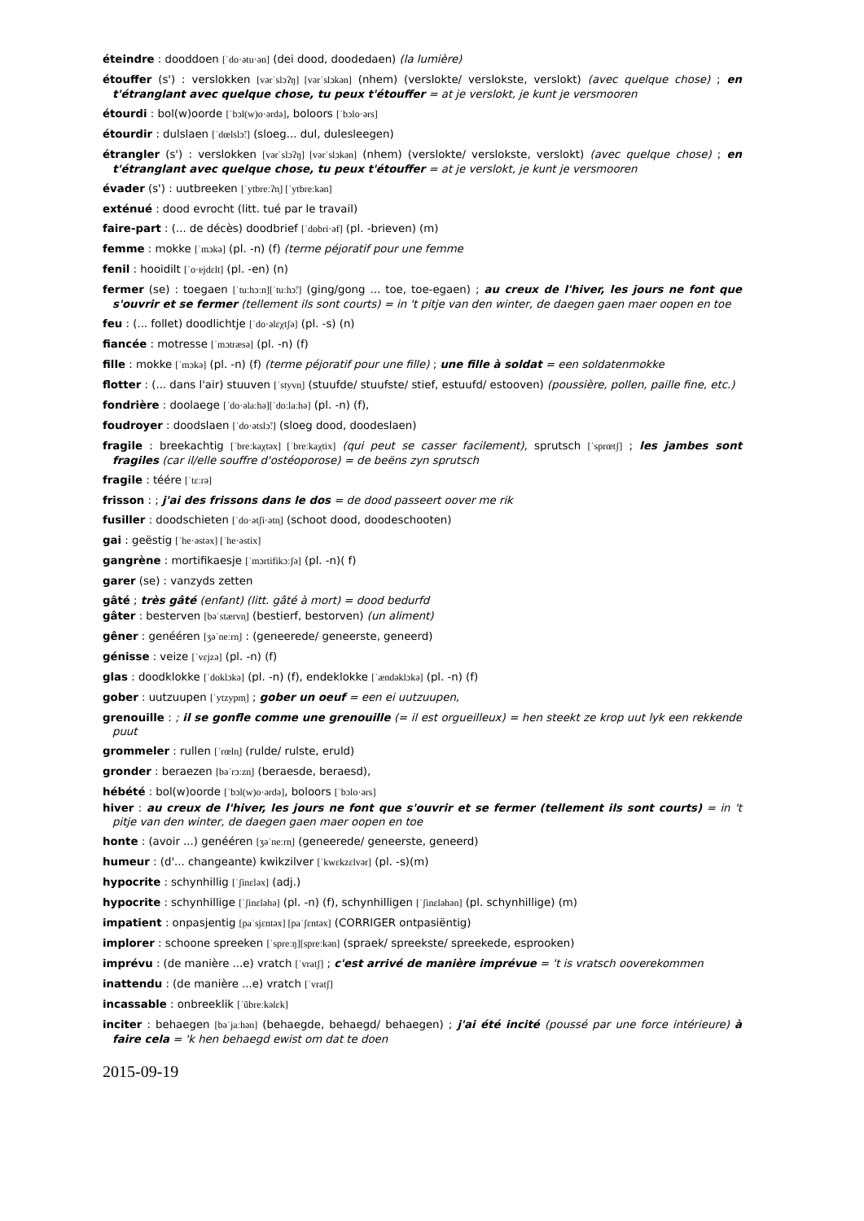éteindre : dooddoen [ˈdo·ətu·ən] (dei dood, doodedaen) (la lumière)
étouffer (s') : verslokken [vərˈslɔʔŋ] [vərˈslɔkən] (nhem) (verslokte/ verslokste, verslokt) (avec quelque chose) ; en t'étranglant avec quelque chose, tu peux t'étouffer = at je verslokt, je kunt je versmooren
étourdi : bol(w)oorde [ˈbɔl(w)o·ərdə], boloors [ˈbɔlo·ərs]
étourdir : dulslaen [ˈdœlslɔ̃ː] (sloeg... dul, dulesleegen)
étrangler (s') : verslokken [vərˈslɔʔŋ] [vərˈslɔkən] (nhem) (verslokte/ verslokste, verslokt) (avec quelque chose) ; en t'étranglant avec quelque chose, tu peux t'étouffer = at je verslokt, je kunt je versmooren
évader (s') : uutbreeken [ˈytbreːʔn̩] [ˈytbreːkən]
exténué : dood evrocht (litt. tué par le travail)
faire-part : (... de décès) doodbrief [ˈdobri·əf] (pl. -brieven) (m)
femme : mokke [ˈmɔkə] (pl. -n) (f) (terme péjoratif pour une femme
fenil : hooidilt [ˈo·ɐjdɛlt] (pl. -en) (n)
fermer (se) : toegaen [ˈtuːhɔːn][ˈtuːhɔ̃ː] (ging/gong ... toe, toe-egaen) ; au creux de l'hiver, les jours ne font que s'ouvrir et se fermer (tellement ils sont courts) = in 't pitje van den winter, de daegen gaen maer oopen en toe
feu : (... follet) doodlichtje [ˈdo·əlɛχtʃə] (pl. -s) (n)
fiancée : motresse [ˈmɔtræsə] (pl. -n) (f)
fille : mokke [ˈmɔkə] (pl. -n) (f) (terme péjoratif pour une fille) ; une fille à soldat = een soldatenmokke
flotter : (... dans l'air) stuuven [ˈstyvn̩] (stuufde/ stuufste/ stief, estuufd/ estooven) (poussière, pollen, paille fine, etc.)
fondrière : doolaege [ˈdo·əlaːhə][ˈdoːlaːhə] (pl. -n) (f),
foudroyer : doodslaen [ˈdo·ətslɔ̃ː] (sloeg dood, doodeslaen)
fragile : breekachtig [ˈbreːkaχtəx] [ˈbreːkaχtix] (qui peut se casser facilement), sprutsch [ˈsprœtʃ] ; les jambes sont fragiles (car il/elle souffre d'ostéoporose) = de beëns zyn sprutsch
fragile : téére [ˈtɛːrə]
frisson : ; j'ai des frissons dans le dos = de dood passeert oover me rik
fusiller : doodschieten [ˈdo·ətʃi·ətn̩] (schoot dood, doodeschooten)
gai : geëstig [ˈhe·əstəx] [ˈhe·əstix]
gangrène : mortifikaesje [ˈmɔrtifikɔːʃə] (pl. -n)( f)
garer (se) : vanzyds zetten
gâté ; très gâté (enfant) (litt. gâté à mort) = dood bedurfd
gâter : besterven [bəˈstærvn̩] (bestierf, bestorven) (un aliment)
gêner : genééren [ʒəˈneːrn̩] : (geneerede/ geneerste, geneerd)
génisse : veize [ˈvɛjzə] (pl. -n) (f)
glas : doodklokke [ˈdoklɔkə] (pl. -n) (f), endeklokke [ˈændəklɔkə] (pl. -n) (f)
gober : uutzuupen [ˈytzypm̩] ; gober un oeuf = een ei uutzuupen,
grenouille : ; il se gonfle comme une grenouille (= il est orgueilleux) = hen steekt ze krop uut lyk een rekkende puut
grommeler : rullen [ˈrœln̩] (rulde/ rulste, eruld)
gronder : beraezen [bəˈrɔːzn̩] (beraesde, beraesd),
hébété : bol(w)oorde [ˈbɔl(w)o·ərdə], boloors [ˈbɔlo·ərs]
hiver : au creux de l'hiver, les jours ne font que s'ouvrir et se fermer (tellement ils sont courts) = in 't pitje van den winter, de daegen gaen maer oopen en toe
honte : (avoir ...) genééren [ʒəˈneːrn̩] (geneerede/ geneerste, geneerd)
humeur : (d'... changeante) kwikzilver [ˈkwɛkzɛlvər] (pl. -s)(m)
hypocrite : schynhillig [ˈʃinɛləx] (adj.)
hypocrite : schynhillige [ˈʃinɛləhə] (pl. -n) (f), schynhilligen [ˈʃinɛləhən] (pl. schynhillige) (m)
impatient : onpasjentig [paˈsjɛntəx] [paˈʃɛntəx] (CORRIGER ontpasiëntig)
implorer : schoone spreeken [ˈspreːŋ][spreːkən] (spraek/ spreekste/ spreekede, esprooken)
imprévu : (de manière ...e) vratch [ˈvratʃ] ; c'est arrivé de manière imprévue = 't is vratsch ooverekommen
inattendu : (de manière ...e) vratch [ˈvratʃ]
incassable : onbreeklik [ˈũbreːkəlɛk]
inciter : behaegen [bəˈjaːhən] (behaegde, behaegd/ behaegen) ; j'ai été incité (poussé par une force intérieure) à faire cela = 'k hen behaegd ewist om dat te doen
2015-09-19